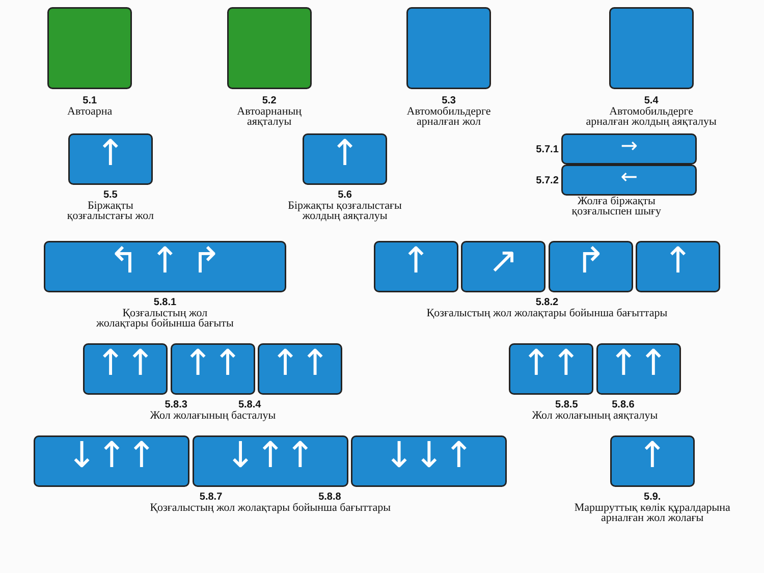5.1
Автоарна
5.2
Автоарнаның
аяқталуы
5.3
Автомобильдерге
арналған жол
5.4
Автомобильдерге
арналған жолдың аяқталуы
↑
5.5
Біржақты
қозғалыстағы жол
↑
5.6
Біржақты қозғалыстағы
жолдың аяқталуы
5.7.1 →
5.7.2 ←
Жолға біржақты
қозғалыспен шығу
↰ ↑ ↱
5.8.1
Қозғалыстың жол
жолақтары бойынша бағыты
↑ ↗ ↱ ↑
5.8.2
Қозғалыстың жол жолақтары бойынша бағыттары
↑↑ ↑↑ ↑↑
5.8.3 5.8.4
Жол жолағының басталуы
↑↑ ↑↑
5.8.5 5.8.6
Жол жолағының аяқталуы
↓↑↑ ↓↑↑ ↓↓↑
5.8.7 5.8.8
Қозғалыстың жол жолақтары бойынша бағыттары
↑
5.9.
Маршруттық көлік құралдарына
арналған жол жолағы